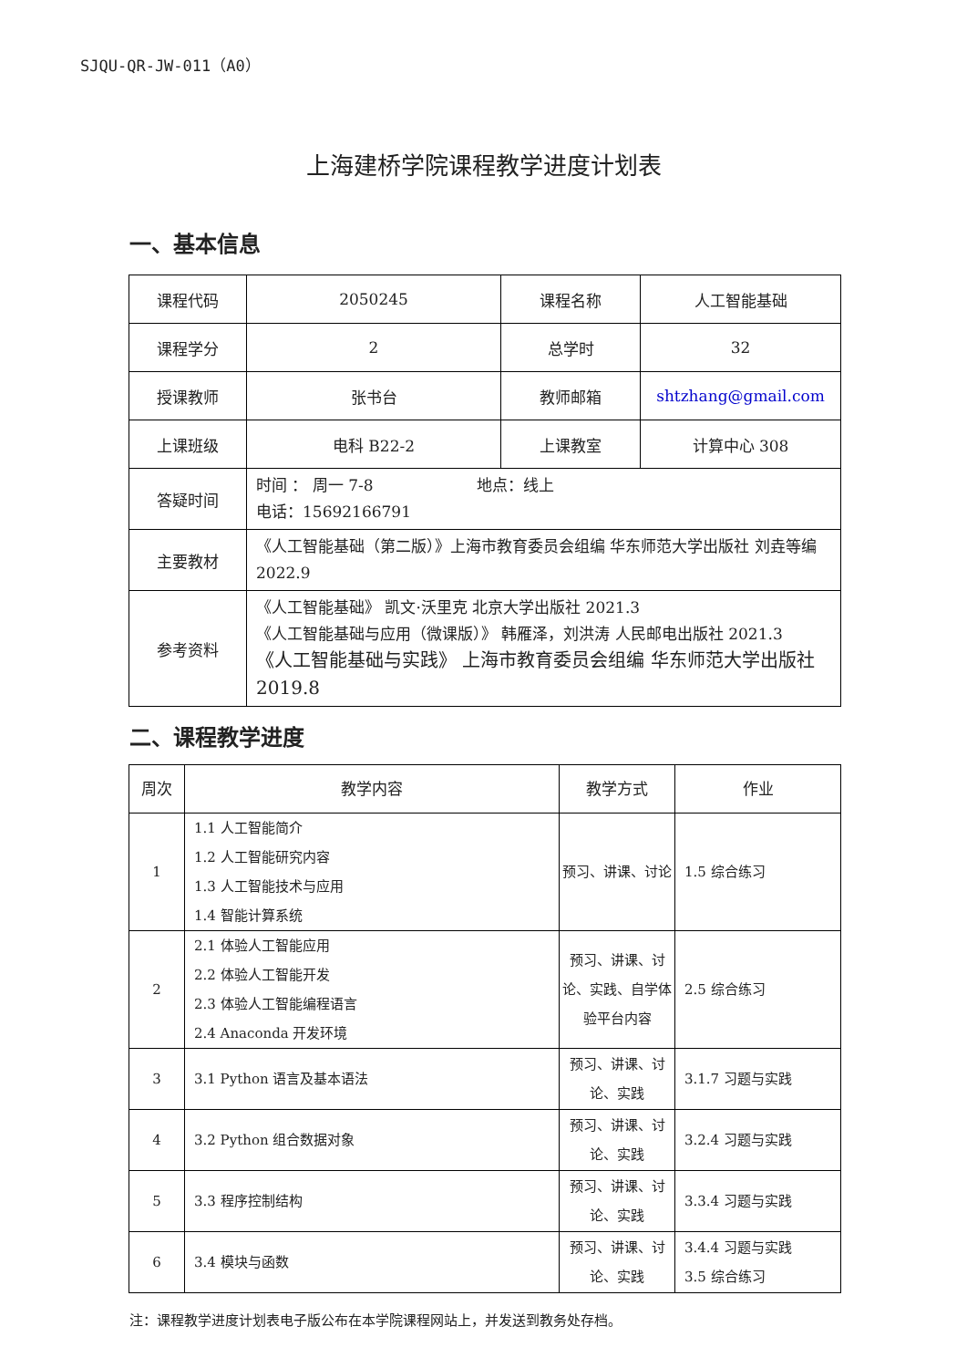SJQU-QR-JW-011（A0）
上海建桥学院课程教学进度计划表
一、基本信息
| 课程代码 | 2050245 | 课程名称 | 人工智能基础 |
| 课程学分 | 2 | 总学时 | 32 |
| 授课教师 | 张书台 | 教师邮箱 | shtzhang@gmail.com |
| 上课班级 | 电科 B22-2 | 上课教室 | 计算中心 308 |
| 答疑时间 | 时间 ： 周一 7-8 地点：线上 电话：15692166791 | | |
| 主要教材 | 《人工智能基础（第二版）》上海市教育委员会组编 华东师范大学出版社 刘垚等编 2022.9 | | |
| 参考资料 | 《人工智能基础》 凯文·沃里克 北京大学出版社 2021.3 《人工智能基础与应用（微课版）》 韩雁泽，刘洪涛 人民邮电出版社 2021.3 《人工智能基础与实践》 上海市教育委员会组编 华东师范大学出版社 2019.8 | | |
二、课程教学进度
| 周次 | 教学内容 | 教学方式 | 作业 |
| --- | --- | --- | --- |
| 1 | 1.1 人工智能简介 1.2 人工智能研究内容 1.3 人工智能技术与应用 1.4 智能计算系统 | 预习、讲课、讨论 | 1.5 综合练习 |
| 2 | 2.1 体验人工智能应用 2.2 体验人工智能开发 2.3 体验人工智能编程语言 2.4 Anaconda 开发环境 | 预习、讲课、讨论、实践、自学体验平台内容 | 2.5 综合练习 |
| 3 | 3.1 Python 语言及基本语法 | 预习、讲课、讨论、实践 | 3.1.7 习题与实践 |
| 4 | 3.2 Python 组合数据对象 | 预习、讲课、讨论、实践 | 3.2.4 习题与实践 |
| 5 | 3.3 程序控制结构 | 预习、讲课、讨论、实践 | 3.3.4 习题与实践 |
| 6 | 3.4 模块与函数 | 预习、讲课、讨论、实践 | 3.4.4 习题与实践 3.5 综合练习 |
注：课程教学进度计划表电子版公布在本学院课程网站上，并发送到教务处存档。